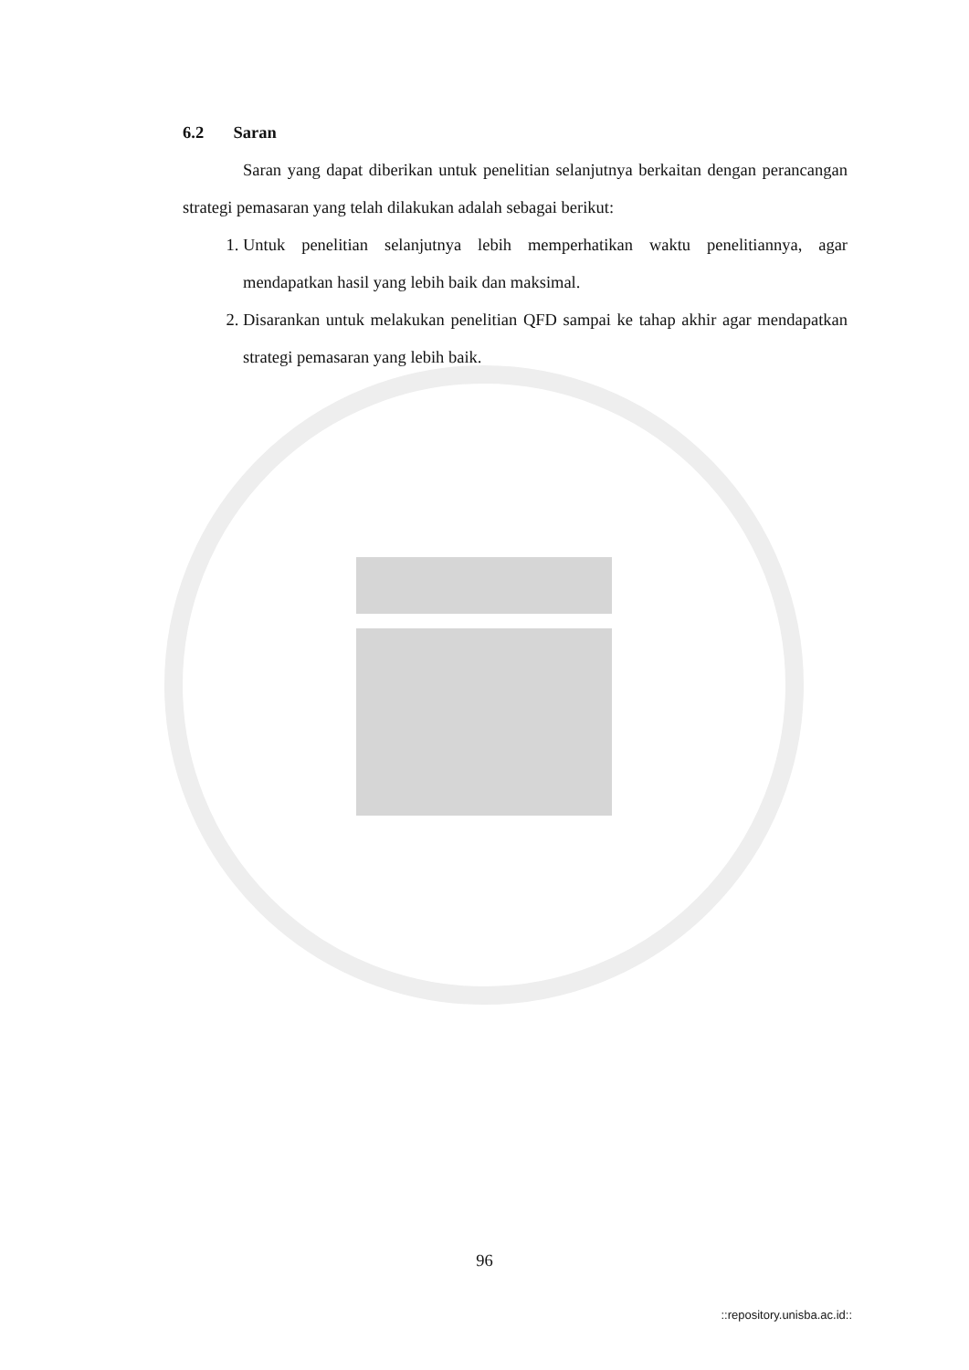6.2 Saran
Saran yang dapat diberikan untuk penelitian selanjutnya berkaitan dengan perancangan strategi pemasaran yang telah dilakukan adalah sebagai berikut:
1. Untuk penelitian selanjutnya lebih memperhatikan waktu penelitiannya, agar mendapatkan hasil yang lebih baik dan maksimal.
2. Disarankan untuk melakukan penelitian QFD sampai ke tahap akhir agar mendapatkan strategi pemasaran yang lebih baik.
96
::repository.unisba.ac.id::